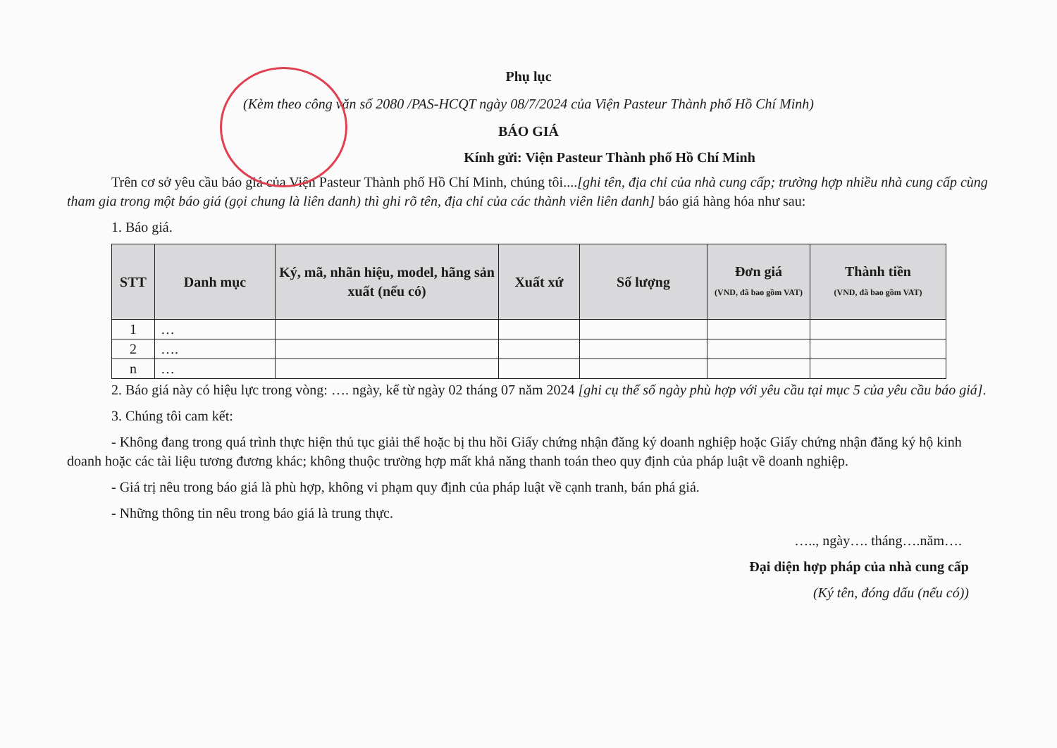Phụ lục
(Kèm theo công văn số 2080 /PAS-HCQT ngày 08/7/2024 của Viện Pasteur Thành phố Hồ Chí Minh)
BÁO GIÁ
Kính gửi: Viện Pasteur Thành phố Hồ Chí Minh
Trên cơ sở yêu cầu báo giá của Viện Pasteur Thành phố Hồ Chí Minh, chúng tôi....[ghi tên, địa chỉ của nhà cung cấp; trường hợp nhiều nhà cung cấp cùng tham gia trong một báo giá (gọi chung là liên danh) thì ghi rõ tên, địa chỉ của các thành viên liên danh] báo giá hàng hóa như sau:
1. Báo giá.
| STT | Danh mục | Ký, mã, nhãn hiệu, model, hãng sản xuất (nếu có) | Xuất xứ | Số lượng | Đơn giá (VND, đã bao gồm VAT) | Thành tiền (VND, đã bao gồm VAT) |
| --- | --- | --- | --- | --- | --- | --- |
| 1 | … | | | | | |
| 2 | …. | | | | | |
| n | … | | | | | |
2. Báo giá này có hiệu lực trong vòng: …. ngày, kể từ ngày 02 tháng 07 năm 2024 [ghi cụ thể số ngày phù hợp với yêu cầu tại mục 5 của yêu cầu báo giá].
3. Chúng tôi cam kết:
- Không đang trong quá trình thực hiện thủ tục giải thể hoặc bị thu hồi Giấy chứng nhận đăng ký doanh nghiệp hoặc Giấy chứng nhận đăng ký hộ kinh doanh hoặc các tài liệu tương đương khác; không thuộc trường hợp mất khả năng thanh toán theo quy định của pháp luật về doanh nghiệp.
- Giá trị nêu trong báo giá là phù hợp, không vi phạm quy định của pháp luật về cạnh tranh, bán phá giá.
- Những thông tin nêu trong báo giá là trung thực.
….., ngày…. tháng….năm….
Đại diện hợp pháp của nhà cung cấp
(Ký tên, đóng dấu (nếu có))